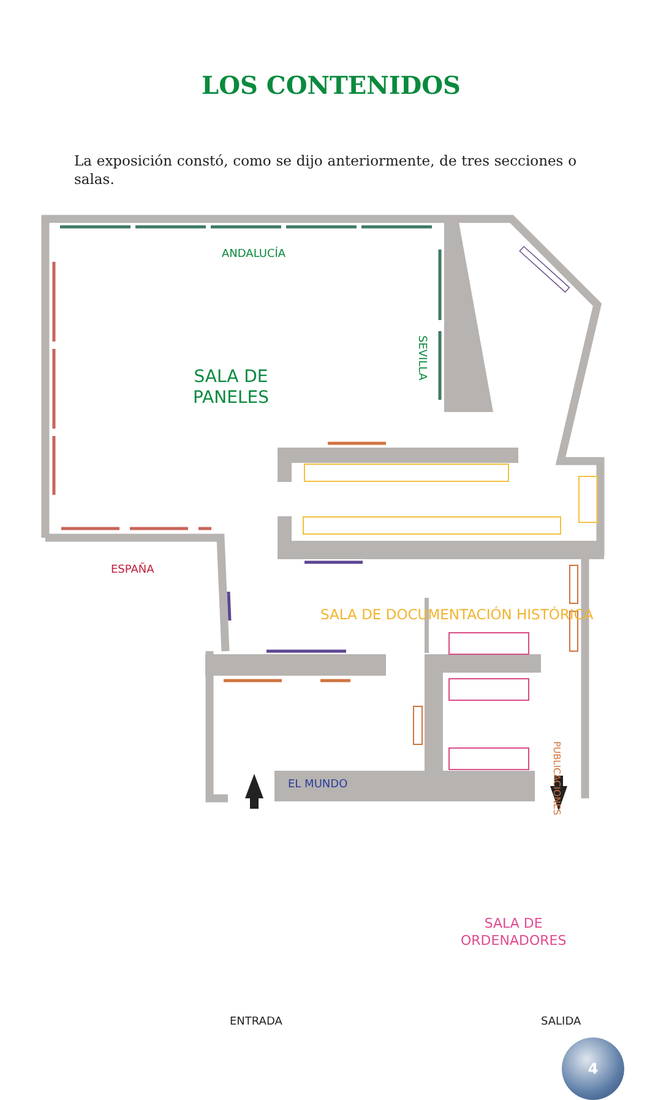LOS CONTENIDOS
La exposición constó, como se dijo anteriormente, de tres secciones o salas.
ANDALUCÍA
SALA DE
PANELES
SEVILLA
ESPAÑA
SALA DE DOCUMENTACIÓN HISTÓRICA
PUBLICACIONES
EL MUNDO
SALA DE
ORDENADORES
ENTRADA SALIDA
4